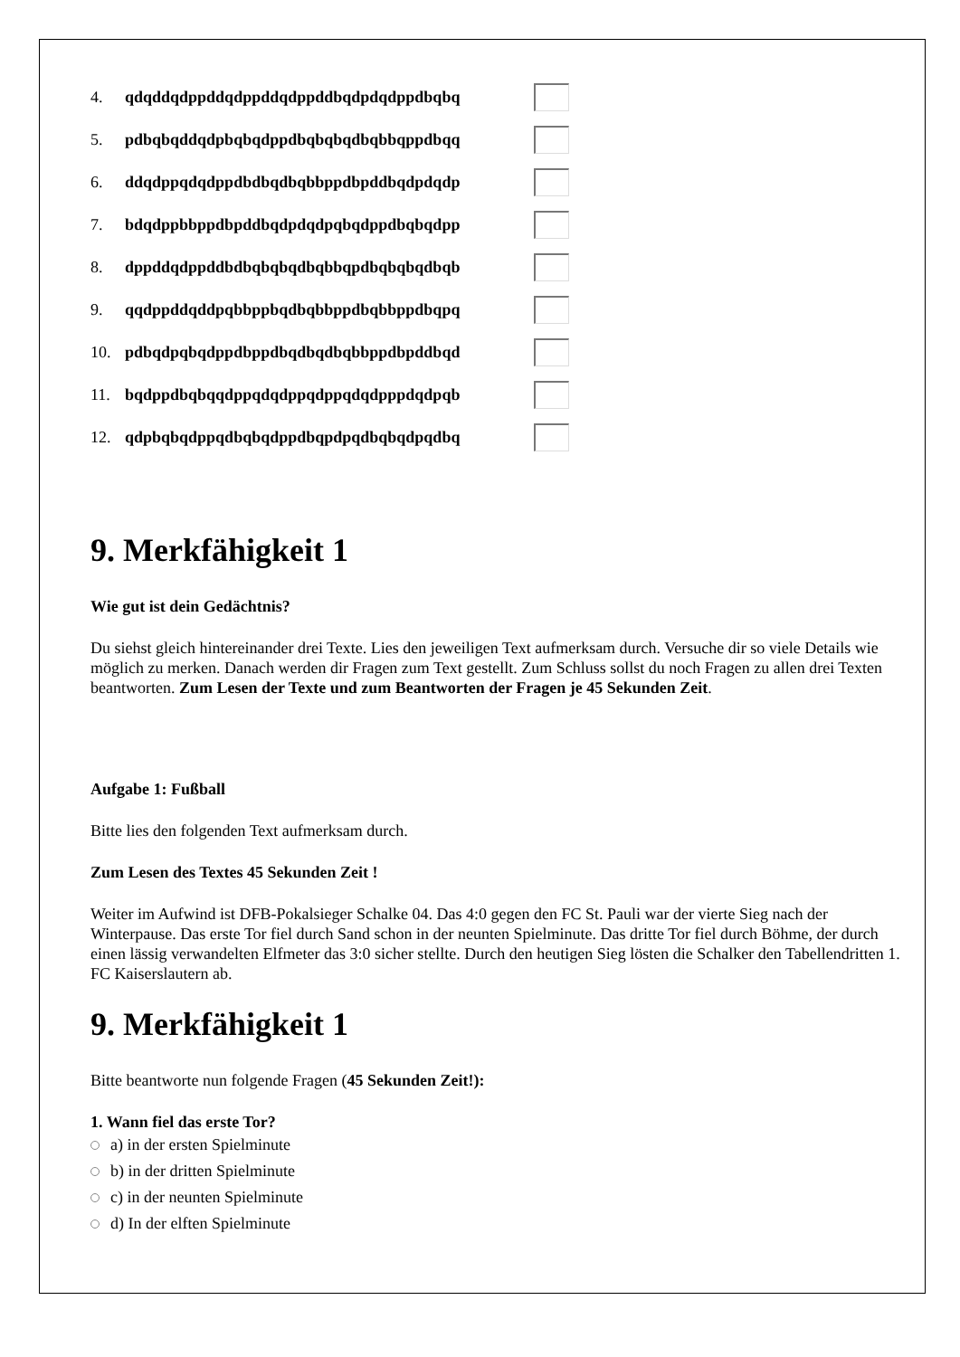4. qdqddqdppddqdppddqdppddbqdpdqdppdbqbq
5. pdbqbqddqdpbqbqdppdbqbqbqdbqbbqppdbqq
6. ddqdppqdqdppdbdbqdbqbbppdbpddbqdpdqdp
7. bdqdppbbppdbpddbqdpdqdpqbqdppdbqbqdpp
8. dppddqdppddbdbqbqbqdbqbbqpdbqbqbqdbqb
9. qqdppddqddpqbbppbqdbqbbppdbqbbppdbqpq
10. pdbqdpqbqdppdbppdbqdbqdbqbbppdbpddbqd
11. bqdppdbqbqqdppqdqdppqdppqdqdpppdqdpqb
12. qdpbqbqdppqdbqbqdppdbqpdpqdbqbqdpqdbq
9. Merkfähigkeit 1
Wie gut ist dein Gedächtnis?
Du siehst gleich hintereinander drei Texte. Lies den jeweiligen Text aufmerksam durch. Versuche dir so viele Details wie möglich zu merken. Danach werden dir Fragen zum Text gestellt. Zum Schluss sollst du noch Fragen zu allen drei Texten beantworten. Zum Lesen der Texte und zum Beantworten der Fragen je 45 Sekunden Zeit.
Aufgabe 1: Fußball
Bitte lies den folgenden Text aufmerksam durch.
Zum Lesen des Textes 45 Sekunden Zeit !
Weiter im Aufwind ist DFB-Pokalsieger Schalke 04. Das 4:0 gegen den FC St. Pauli war der vierte Sieg nach der Winterpause. Das erste Tor fiel durch Sand schon in der neunten Spielminute. Das dritte Tor fiel durch Böhme, der durch einen lässig verwandelten Elfmeter das 3:0 sicher stellte. Durch den heutigen Sieg lösten die Schalker den Tabellendritten 1. FC Kaiserslautern ab.
9. Merkfähigkeit 1
Bitte beantworte nun folgende Fragen (45 Sekunden Zeit!):
1. Wann fiel das erste Tor?
a) in der ersten Spielminute
b) in der dritten Spielminute
c) in der neunten Spielminute
d) In der elften Spielminute